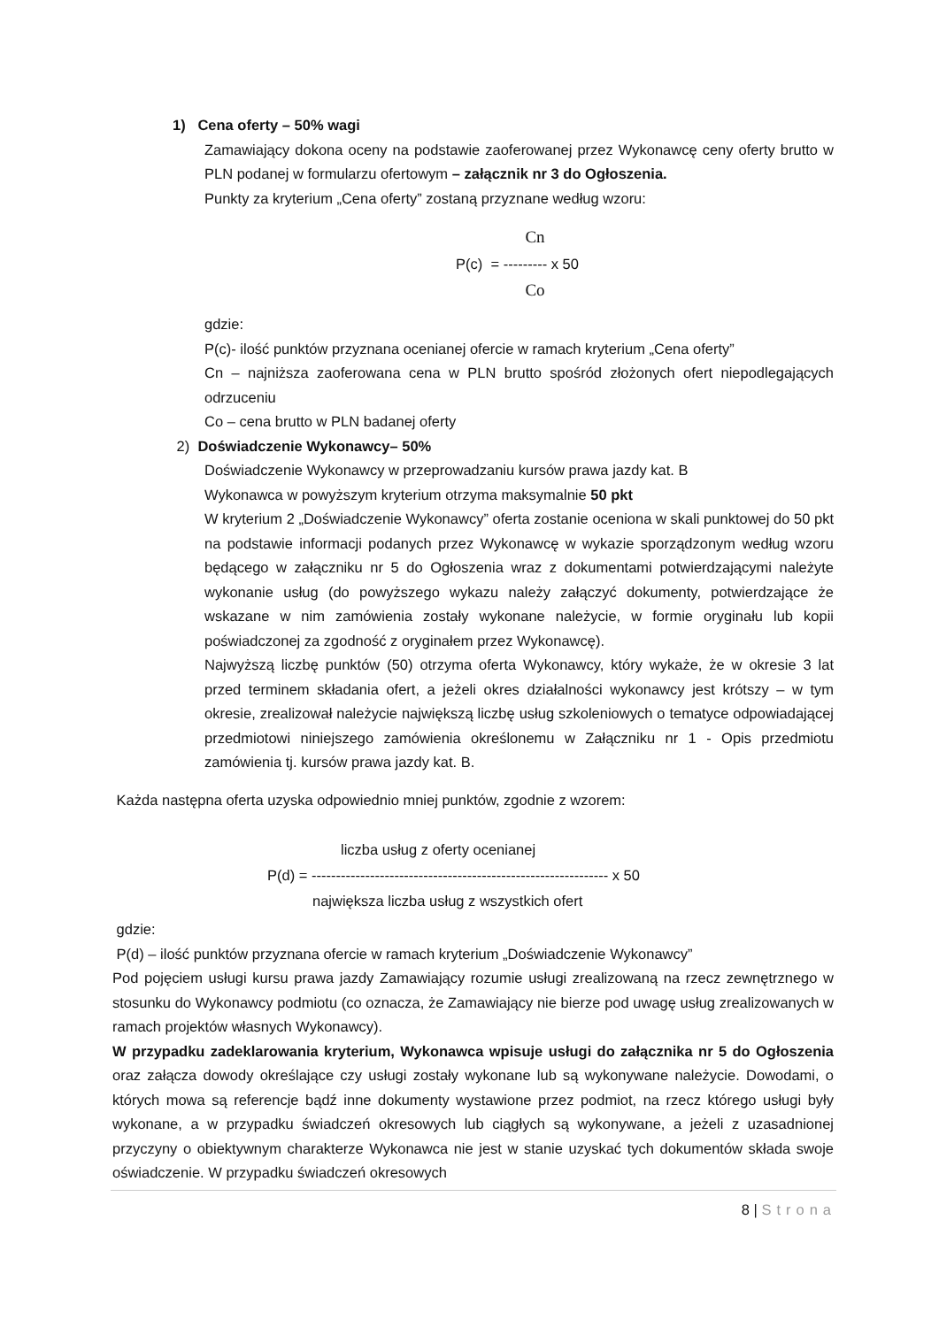1) Cena oferty – 50% wagi
Zamawiający dokona oceny na podstawie zaoferowanej przez Wykonawcę ceny oferty brutto w PLN podanej w formularzu ofertowym – załącznik nr 3 do Ogłoszenia.
Punkty za kryterium „Cena oferty” zostaną przyznane według wzoru:
Cn
P(c) = --------- x 50
Co
gdzie:
P(c)- ilość punktów przyznana ocenianej ofercie w ramach kryterium „Cena oferty”
Cn – najniższa zaoferowana cena w PLN brutto spośród złożonych ofert niepodlegających odrzuceniu
Co – cena brutto w PLN badanej oferty
2) Doświadczenie Wykonawcy– 50%
Doświadczenie Wykonawcy w przeprowadzaniu kursów prawa jazdy kat. B
Wykonawca w powyższym kryterium otrzyma maksymalnie 50 pkt
W kryterium 2 „Doświadczenie Wykonawcy” oferta zostanie oceniona w skali punktowej do 50 pkt na podstawie informacji podanych przez Wykonawcę w wykazie sporządzonym według wzoru będącego w załączniku nr 5 do Ogłoszenia wraz z dokumentami potwierdzającymi należyte wykonanie usług (do powyższego wykazu należy załączyć dokumenty, potwierdzające że wskazane w nim zamówienia zostały wykonane należycie, w formie oryginału lub kopii poświadczonej za zgodność z oryginałem przez Wykonawcę).
Najwyższą liczbę punktów (50) otrzyma oferta Wykonawcy, który wykaże, że w okresie 3 lat przed terminem składania ofert, a jeżeli okres działalności wykonawcy jest krótszy – w tym okresie, zrealizował należycie największą liczbę usług szkoleniowych o tematyce odpowiadającej przedmiotowi niniejszego zamówienia określonemu w Załączniku nr 1 - Opis przedmiotu zamówienia tj. kursów prawa jazdy kat. B.
Każda następna oferta uzyska odpowiednio mniej punktów, zgodnie z wzorem:
liczba usług z oferty ocenianej
P(d) = ------------------------------------------------------------- x 50
największa liczba usług z wszystkich ofert
gdzie:
P(d) – ilość punktów przyznana ofercie w ramach kryterium „Doświadczenie Wykonawcy”
Pod pojęciem usługi kursu prawa jazdy Zamawiający rozumie usługi zrealizowaną na rzecz zewnętrznego w stosunku do Wykonawcy podmiotu (co oznacza, że Zamawiający nie bierze pod uwagę usług zrealizowanych w ramach projektów własnych Wykonawcy).
W przypadku zadeklarowania kryterium, Wykonawca wpisuje usługi do załącznika nr 5 do Ogłoszenia oraz załącza dowody określające czy usługi zostały wykonane lub są wykonywane należycie. Dowodami, o których mowa są referencje bądź inne dokumenty wystawione przez podmiot, na rzecz którego usługi były wykonane, a w przypadku świadczeń okresowych lub ciągłych są wykonywane, a jeżeli z uzasadnionej przyczyny o obiektywnym charakterze Wykonawca nie jest w stanie uzyskać tych dokumentów składa swoje oświadczenie. W przypadku świadczeń okresowych
8 | Strona